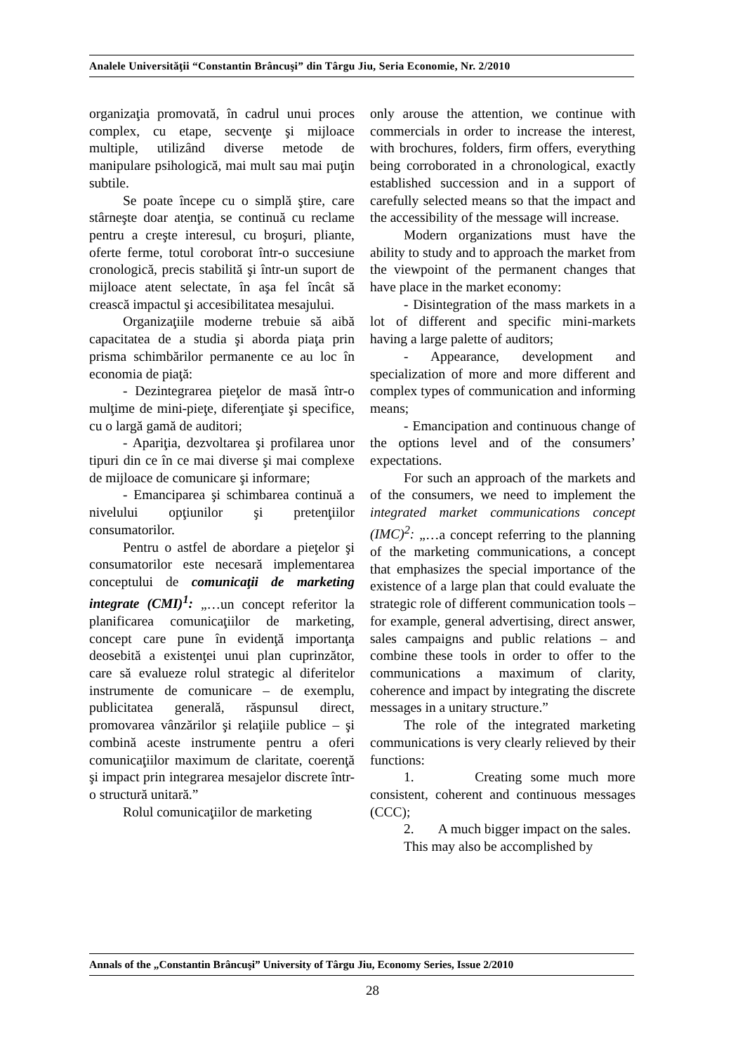Analele Universităţii “Constantin Brâncuşi” din Târgu Jiu, Seria Economie, Nr. 2/2010
organizaţia promovată, în cadrul unui proces complex, cu etape, secvenţe şi mijloace multiple, utilizând diverse metode de manipulare psihologică, mai mult sau mai puţin subtile.
Se poate începe cu o simplă ştire, care stârneşte doar atenţia, se continuă cu reclame pentru a creşte interesul, cu broşuri, pliante, oferte ferme, totul coroborat într-o succesiune cronologică, precis stabilită şi într-un suport de mijloace atent selectate, în aşa fel încât să crească impactul şi accesibilitatea mesajului.
Organizaţiile moderne trebuie să aibă capacitatea de a studia şi aborda piaţa prin prisma schimbărilor permanente ce au loc în economia de piaţă:
- Dezintegrarea pieţelor de masă într-o mulţime de mini-pieţe, diferenţiate şi specifice, cu o largă gamă de auditori;
- Apariţia, dezvoltarea şi profilarea unor tipuri din ce în ce mai diverse şi mai complexe de mijloace de comunicare şi informare;
- Emanciparea şi schimbarea continuă a nivelului opţiunilor şi pretenţiilor consumatorilor.
Pentru o astfel de abordare a pieţelor şi consumatorilor este necesară implementarea conceptului de comunicaţii de marketing integrate (CMI)<sup>1</sup>: „…un concept referitor la planificarea comunicaţiilor de marketing, concept care pune în evidenţă importanţa deosebită a existenţei unui plan cuprinzător, care să evalueze rolul strategic al diferitelor instrumente de comunicare – de exemplu, publicitatea generală, răspunsul direct, promovarea vânzărilor şi relaţiile publice – şi combină aceste instrumente pentru a oferi comunicaţiilor maximum de claritate, coerenţă şi impact prin integrarea mesajelor discrete într-o structură unitară.”
Rolul comunicaţiilor de marketing
only arouse the attention, we continue with commercials in order to increase the interest, with brochures, folders, firm offers, everything being corroborated in a chronological, exactly established succession and in a support of carefully selected means so that the impact and the accessibility of the message will increase.
Modern organizations must have the ability to study and to approach the market from the viewpoint of the permanent changes that have place in the market economy:
- Disintegration of the mass markets in a lot of different and specific mini-markets having a large palette of auditors;
- Appearance, development and specialization of more and more different and complex types of communication and informing means;
- Emancipation and continuous change of the options level and of the consumers’ expectations.
For such an approach of the markets and of the consumers, we need to implement the integrated market communications concept (IMC)<sup>2</sup>: „…a concept referring to the planning of the marketing communications, a concept that emphasizes the special importance of the existence of a large plan that could evaluate the strategic role of different communication tools – for example, general advertising, direct answer, sales campaigns and public relations – and combine these tools in order to offer to the communications a maximum of clarity, coherence and impact by integrating the discrete messages in a unitary structure.”
The role of the integrated marketing communications is very clearly relieved by their functions:
1. Creating some much more consistent, coherent and continuous messages (CCC);
2. A much bigger impact on the sales.
This may also be accomplished by
Annals of the „Constantin Brâncuşi” University of Târgu Jiu, Economy Series, Issue 2/2010
28